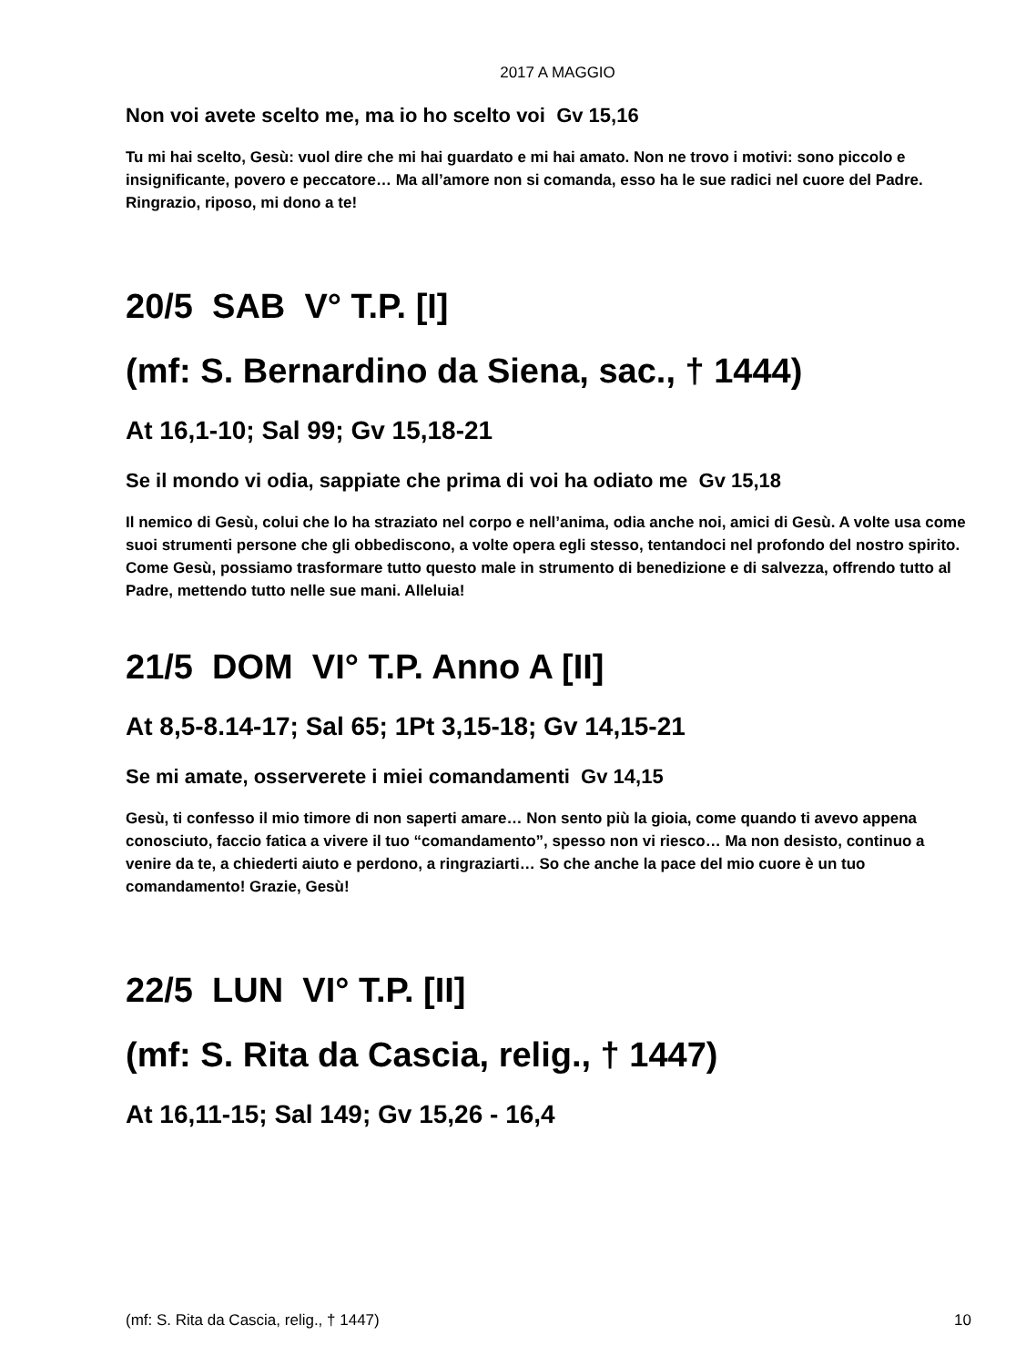2017 A MAGGIO
Non voi avete scelto me, ma io ho scelto voi Gv 15,16
Tu mi hai scelto, Gesù: vuol dire che mi hai guardato e mi hai amato. Non ne trovo i motivi: sono piccolo e insignificante, povero e peccatore… Ma all’amore non si comanda, esso ha le sue radici nel cuore del Padre. Ringrazio, riposo, mi dono a te!
20/5 SAB V° T.P. [I]
(mf: S. Bernardino da Siena, sac., † 1444)
At 16,1-10; Sal 99; Gv 15,18-21
Se il mondo vi odia, sappiate che prima di voi ha odiato me Gv 15,18
Il nemico di Gesù, colui che lo ha straziato nel corpo e nell’anima, odia anche noi, amici di Gesù. A volte usa come suoi strumenti persone che gli obbediscono, a volte opera egli stesso, tentandoci nel profondo del nostro spirito. Come Gesù, possiamo trasformare tutto questo male in strumento di benedizione e di salvezza, offrendo tutto al Padre, mettendo tutto nelle sue mani. Alleluia!
21/5 DOM VI° T.P. Anno A [II]
At 8,5-8.14-17; Sal 65; 1Pt 3,15-18; Gv 14,15-21
Se mi amate, osserverete i miei comandamenti Gv 14,15
Gesù, ti confesso il mio timore di non saperti amare… Non sento più la gioia, come quando ti avevo appena conosciuto, faccio fatica a vivere il tuo “comandamento”, spesso non vi riesco… Ma non desisto, continuo a venire da te, a chiederti aiuto e perdono, a ringraziarti… So che anche la pace del mio cuore è un tuo comandamento! Grazie, Gesù!
22/5 LUN VI° T.P. [II]
(mf: S. Rita da Cascia, relig., † 1447)
At 16,11-15; Sal 149; Gv 15,26 - 16,4
(mf: S. Rita da Cascia, relig., † 1447) 10